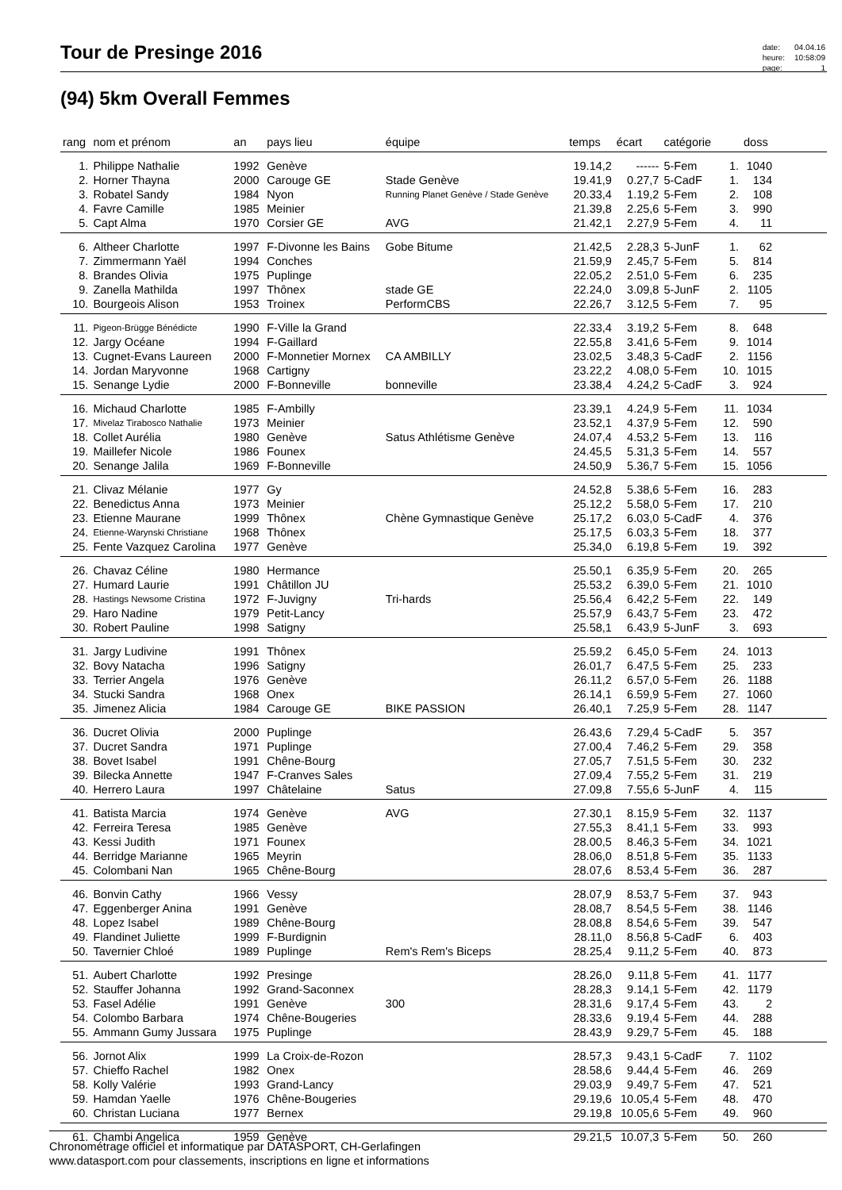Tour de Presinge 2016
| date: | 04.04.16 |
| heure: | 10:58:09 |
| page: | 1 |
(94) 5km Overall Femmes
| rang | nom et prénom | an | pays lieu | équipe | temps | écart | catégorie | | doss | |
| --- | --- | --- | --- | --- | --- | --- | --- | --- | --- | --- |
| 1. | Philippe Nathalie | 1992 | Genève | | 19.14,2 | ------ | 5-Fem | 1. | 1040 | |
| 2. | Horner Thayna | 2000 | Carouge GE | Stade Genève | 19.41,9 | 0.27,7 | 5-CadF | 1. | 134 | |
| 3. | Robatel Sandy | 1984 | Nyon | Running Planet Genève / Stade Genève | 20.33,4 | 1.19,2 | 5-Fem | 2. | 108 | |
| 4. | Favre Camille | 1985 | Meinier | | 21.39,8 | 2.25,6 | 5-Fem | 3. | 990 | |
| 5. | Capt Alma | 1970 | Corsier GE | AVG | 21.42,1 | 2.27,9 | 5-Fem | 4. | 11 | |
| 6. | Altheer Charlotte | 1997 | F-Divonne les Bains | Gobe Bitume | 21.42,5 | 2.28,3 | 5-JunF | 1. | 62 | |
| 7. | Zimmermann Yaël | 1994 | Conches | | 21.59,9 | 2.45,7 | 5-Fem | 5. | 814 | |
| 8. | Brandes Olivia | 1975 | Puplinge | | 22.05,2 | 2.51,0 | 5-Fem | 6. | 235 | |
| 9. | Zanella Mathilda | 1997 | Thônex | stade GE | 22.24,0 | 3.09,8 | 5-JunF | 2. | 1105 | |
| 10. | Bourgeois Alison | 1953 | Troinex | PerformCBS | 22.26,7 | 3.12,5 | 5-Fem | 7. | 95 | |
| 11. | Pigeon-Brügge Bénédicte | 1990 | F-Ville la Grand | | 22.33,4 | 3.19,2 | 5-Fem | 8. | 648 | |
| 12. | Jargy Océane | 1994 | F-Gaillard | | 22.55,8 | 3.41,6 | 5-Fem | 9. | 1014 | |
| 13. | Cugnet-Evans Laureen | 2000 | F-Monnetier Mornex | CA AMBILLY | 23.02,5 | 3.48,3 | 5-CadF | 2. | 1156 | |
| 14. | Jordan Maryvonne | 1968 | Cartigny | | 23.22,2 | 4.08,0 | 5-Fem | 10. | 1015 | |
| 15. | Senange Lydie | 2000 | F-Bonneville | bonneville | 23.38,4 | 4.24,2 | 5-CadF | 3. | 924 | |
| 16. | Michaud Charlotte | 1985 | F-Ambilly | | 23.39,1 | 4.24,9 | 5-Fem | 11. | 1034 | |
| 17. | Mivelaz Tirabosco Nathalie | 1973 | Meinier | | 23.52,1 | 4.37,9 | 5-Fem | 12. | 590 | |
| 18. | Collet Aurélia | 1980 | Genève | Satus Athlétisme Genève | 24.07,4 | 4.53,2 | 5-Fem | 13. | 116 | |
| 19. | Maillefer Nicole | 1986 | Founex | | 24.45,5 | 5.31,3 | 5-Fem | 14. | 557 | |
| 20. | Senange Jalila | 1969 | F-Bonneville | | 24.50,9 | 5.36,7 | 5-Fem | 15. | 1056 | |
| 21. | Clivaz Mélanie | 1977 | Gy | | 24.52,8 | 5.38,6 | 5-Fem | 16. | 283 | |
| 22. | Benedictus Anna | 1973 | Meinier | | 25.12,2 | 5.58,0 | 5-Fem | 17. | 210 | |
| 23. | Etienne Maurane | 1999 | Thônex | Chène Gymnastique Genève | 25.17,2 | 6.03,0 | 5-CadF | 4. | 376 | |
| 24. | Etienne-Warynski Christiane | 1968 | Thônex | | 25.17,5 | 6.03,3 | 5-Fem | 18. | 377 | |
| 25. | Fente Vazquez Carolina | 1977 | Genève | | 25.34,0 | 6.19,8 | 5-Fem | 19. | 392 | |
| 26. | Chavaz Céline | 1980 | Hermance | | 25.50,1 | 6.35,9 | 5-Fem | 20. | 265 | |
| 27. | Humard Laurie | 1991 | Châtillon JU | | 25.53,2 | 6.39,0 | 5-Fem | 21. | 1010 | |
| 28. | Hastings Newsome Cristina | 1972 | F-Juvigny | Tri-hards | 25.56,4 | 6.42,2 | 5-Fem | 22. | 149 | |
| 29. | Haro Nadine | 1979 | Petit-Lancy | | 25.57,9 | 6.43,7 | 5-Fem | 23. | 472 | |
| 30. | Robert Pauline | 1998 | Satigny | | 25.58,1 | 6.43,9 | 5-JunF | 3. | 693 | |
| 31. | Jargy Ludivine | 1991 | Thônex | | 25.59,2 | 6.45,0 | 5-Fem | 24. | 1013 | |
| 32. | Bovy Natacha | 1996 | Satigny | | 26.01,7 | 6.47,5 | 5-Fem | 25. | 233 | |
| 33. | Terrier Angela | 1976 | Genève | | 26.11,2 | 6.57,0 | 5-Fem | 26. | 1188 | |
| 34. | Stucki Sandra | 1968 | Onex | | 26.14,1 | 6.59,9 | 5-Fem | 27. | 1060 | |
| 35. | Jimenez Alicia | 1984 | Carouge GE | BIKE PASSION | 26.40,1 | 7.25,9 | 5-Fem | 28. | 1147 | |
| 36. | Ducret Olivia | 2000 | Puplinge | | 26.43,6 | 7.29,4 | 5-CadF | 5. | 357 | |
| 37. | Ducret Sandra | 1971 | Puplinge | | 27.00,4 | 7.46,2 | 5-Fem | 29. | 358 | |
| 38. | Bovet Isabel | 1991 | Chêne-Bourg | | 27.05,7 | 7.51,5 | 5-Fem | 30. | 232 | |
| 39. | Bilecka Annette | 1947 | F-Cranves Sales | | 27.09,4 | 7.55,2 | 5-Fem | 31. | 219 | |
| 40. | Herrero Laura | 1997 | Châtelaine | Satus | 27.09,8 | 7.55,6 | 5-JunF | 4. | 115 | |
| 41. | Batista Marcia | 1974 | Genève | AVG | 27.30,1 | 8.15,9 | 5-Fem | 32. | 1137 | |
| 42. | Ferreira Teresa | 1985 | Genève | | 27.55,3 | 8.41,1 | 5-Fem | 33. | 993 | |
| 43. | Kessi Judith | 1971 | Founex | | 28.00,5 | 8.46,3 | 5-Fem | 34. | 1021 | |
| 44. | Berridge Marianne | 1965 | Meyrin | | 28.06,0 | 8.51,8 | 5-Fem | 35. | 1133 | |
| 45. | Colombani Nan | 1965 | Chêne-Bourg | | 28.07,6 | 8.53,4 | 5-Fem | 36. | 287 | |
| 46. | Bonvin Cathy | 1966 | Vessy | | 28.07,9 | 8.53,7 | 5-Fem | 37. | 943 | |
| 47. | Eggenberger Anina | 1991 | Genève | | 28.08,7 | 8.54,5 | 5-Fem | 38. | 1146 | |
| 48. | Lopez Isabel | 1989 | Chêne-Bourg | | 28.08,8 | 8.54,6 | 5-Fem | 39. | 547 | |
| 49. | Flandinet Juliette | 1999 | F-Burdignin | | 28.11,0 | 8.56,8 | 5-CadF | 6. | 403 | |
| 50. | Tavernier Chloé | 1989 | Puplinge | Rem's Rem's Biceps | 28.25,4 | 9.11,2 | 5-Fem | 40. | 873 | |
| 51. | Aubert Charlotte | 1992 | Presinge | | 28.26,0 | 9.11,8 | 5-Fem | 41. | 1177 | |
| 52. | Stauffer Johanna | 1992 | Grand-Saconnex | | 28.28,3 | 9.14,1 | 5-Fem | 42. | 1179 | |
| 53. | Fasel Adélie | 1991 | Genève | 300 | 28.31,6 | 9.17,4 | 5-Fem | 43. | 2 | |
| 54. | Colombo Barbara | 1974 | Chêne-Bougeries | | 28.33,6 | 9.19,4 | 5-Fem | 44. | 288 | |
| 55. | Ammann Gumy Jussara | 1975 | Puplinge | | 28.43,9 | 9.29,7 | 5-Fem | 45. | 188 | |
| 56. | Jornot Alix | 1999 | La Croix-de-Rozon | | 28.57,3 | 9.43,1 | 5-CadF | 7. | 1102 | |
| 57. | Chieffo Rachel | 1982 | Onex | | 28.58,6 | 9.44,4 | 5-Fem | 46. | 269 | |
| 58. | Kolly Valérie | 1993 | Grand-Lancy | | 29.03,9 | 9.49,7 | 5-Fem | 47. | 521 | |
| 59. | Hamdan Yaelle | 1976 | Chêne-Bougeries | | 29.19,6 | 10.05,4 | 5-Fem | 48. | 470 | |
| 60. | Christan Luciana | 1977 | Bernex | | 29.19,8 | 10.05,6 | 5-Fem | 49. | 960 | |
| 61. | Chambi Angelica | 1959 | Genève | | 29.21,5 | 10.07,3 | 5-Fem | 50. | 260 | |
Chronométrage officiel et informatique par DATASPORT, CH-Gerlafingen
www.datasport.com pour classements, inscriptions en ligne et informations